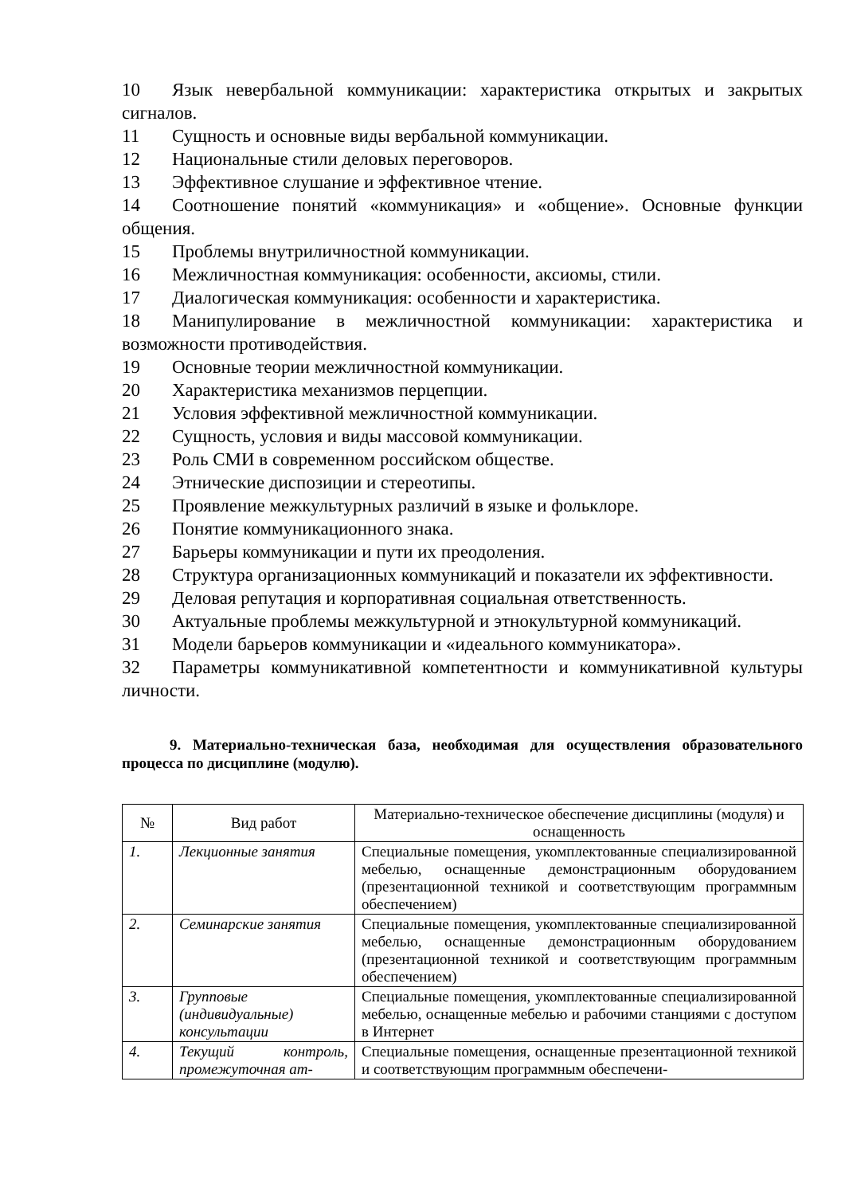10 Язык невербальной коммуникации: характеристика открытых и закрытых сигналов.
11 Сущность и основные виды вербальной коммуникации.
12 Национальные стили деловых переговоров.
13 Эффективное слушание и эффективное чтение.
14 Соотношение понятий «коммуникация» и «общение». Основные функции общения.
15 Проблемы внутриличностной коммуникации.
16 Межличностная коммуникация: особенности, аксиомы, стили.
17 Диалогическая коммуникация: особенности и характеристика.
18 Манипулирование в межличностной коммуникации: характеристика и возможности противодействия.
19 Основные теории межличностной коммуникации.
20 Характеристика механизмов перцепции.
21 Условия эффективной межличностной коммуникации.
22 Сущность, условия и виды массовой коммуникации.
23 Роль СМИ в современном российском обществе.
24 Этнические диспозиции и стереотипы.
25 Проявление межкультурных различий в языке и фольклоре.
26 Понятие коммуникационного знака.
27 Барьеры коммуникации и пути их преодоления.
28 Структура организационных коммуникаций и показатели их эффективности.
29 Деловая репутация и корпоративная социальная ответственность.
30 Актуальные проблемы межкультурной и этнокультурной коммуникаций.
31 Модели барьеров коммуникации и «идеального коммуникатора».
32 Параметры коммуникативной компетентности и коммуникативной культуры личности.
9. Материально-техническая база, необходимая для осуществления образовательного процесса по дисциплине (модулю).
| № | Вид работ | Материально-техническое обеспечение дисциплины (модуля) и оснащенность |
| --- | --- | --- |
| 1. | Лекционные занятия | Специальные помещения, укомплектованные специализированной мебелью, оснащенные демонстрационным оборудованием (презентационной техникой и соответствующим программным обеспечением) |
| 2. | Семинарские занятия | Специальные помещения, укомплектованные специализированной мебелью, оснащенные демонстрационным оборудованием (презентационной техникой и соответствующим программным обеспечением) |
| 3. | Групповые (индивидуальные) консультации | Специальные помещения, укомплектованные специализированной мебелью, оснащенные мебелью и рабочими станциями с доступом в Интернет |
| 4. | Текущий контроль, промежуточная ат- | Специальные помещения, оснащенные презентационной техникой и соответствующим программным обеспечени- |